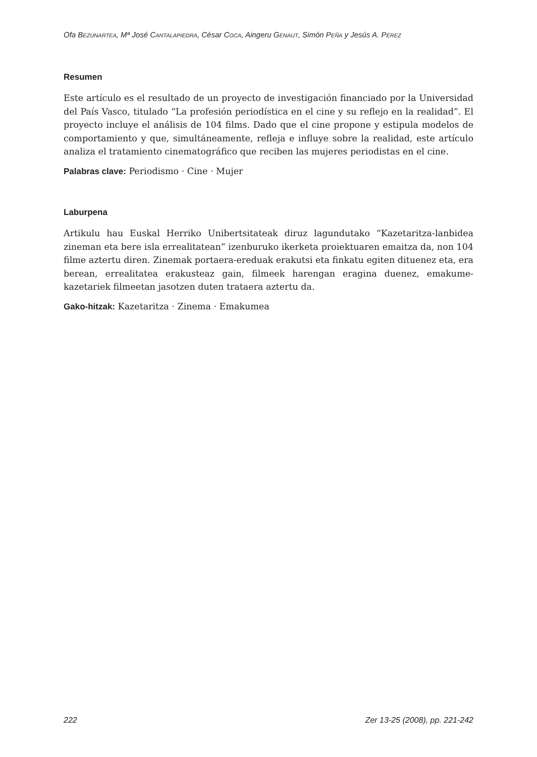Ofa BEZUNARTEA, Mª José CANTALAPIEDRA, César COCA, Aingeru GENAUT, Simón PEÑA y Jesús A. PÉREZ
Resumen
Este artículo es el resultado de un proyecto de investigación financiado por la Universidad del País Vasco, titulado “La profesión periodística en el cine y su reflejo en la realidad”. El proyecto incluye el análisis de 104 films. Dado que el cine propone y estipula modelos de comportamiento y que, simultáneamente, refleja e influye sobre la realidad, este artículo analiza el tratamiento cinematográfico que reciben las mujeres periodistas en el cine.
Palabras clave: Periodismo · Cine · Mujer
Laburpena
Artikulu hau Euskal Herriko Unibertsitateak diruz lagundutako “Kazetaritza-lanbidea zineman eta bere isla errealitatean” izenburuko ikerketa proiektuaren emaitza da, non 104 filme aztertu diren. Zinemak portaera-ereduak erakutsi eta finkatu egiten dituenez eta, era berean, errealitatea erakusteaz gain, filmeek harengan eragina duenez, emakume-kazetariek filmeetan jasotzen duten trataera aztertu da.
Gako-hitzak: Kazetaritza · Zinema · Emakumea
222 Zer 13-25 (2008), pp. 221-242